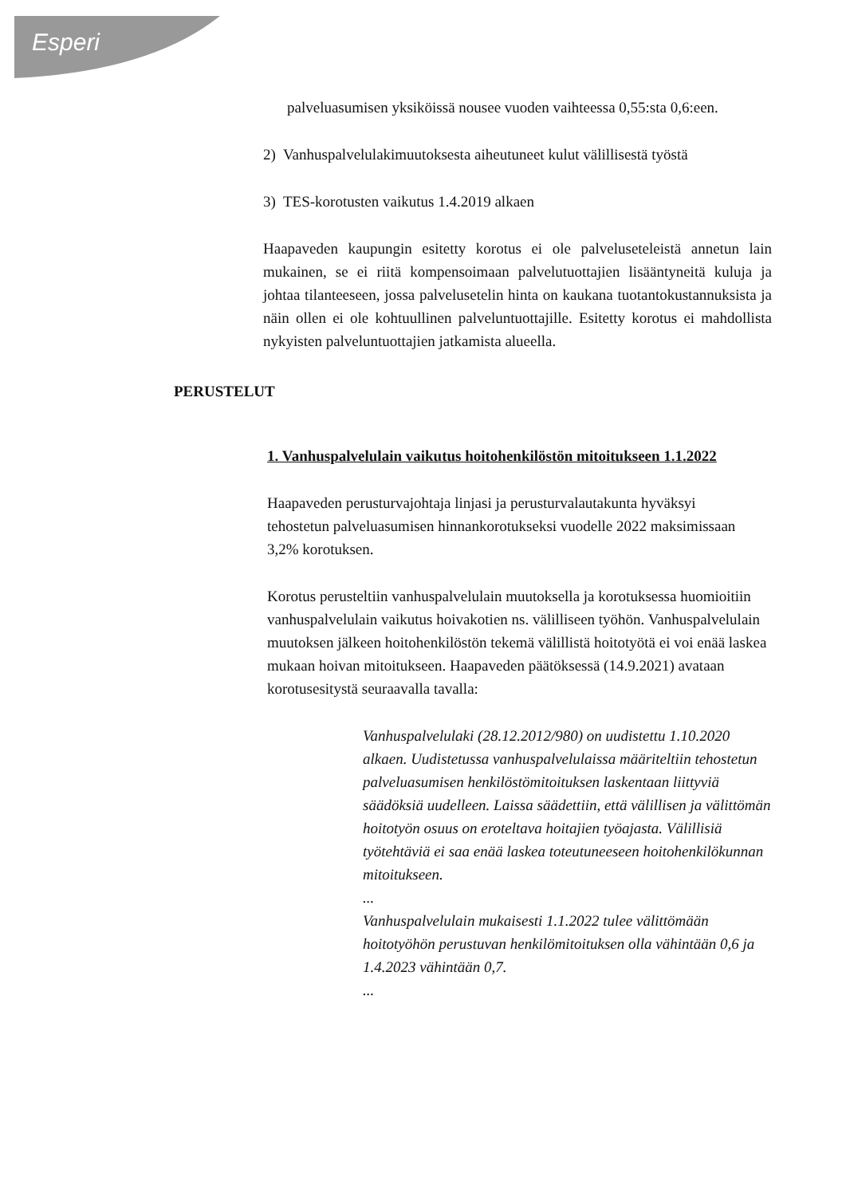Esperi
palveluasumisen yksiköissä nousee vuoden vaihteessa 0,55:sta 0,6:een.
2) Vanhuspalvelulakimuutoksesta aiheutuneet kulut välillisestä työstä
3) TES-korotusten vaikutus 1.4.2019 alkaen
Haapaveden kaupungin esitetty korotus ei ole palveluseteleistä annetun lain mukainen, se ei riitä kompensoimaan palvelutuottajien lisääntyneitä kuluja ja johtaa tilanteeseen, jossa palvelusetelin hinta on kaukana tuotantokustannuksista ja näin ollen ei ole kohtuullinen palveluntuottajille. Esitetty korotus ei mahdollista nykyisten palveluntuottajien jatkamista alueella.
PERUSTELUT
1. Vanhuspalvelulain vaikutus hoitohenkilöstön mitoitukseen 1.1.2022
Haapaveden perusturvajohtaja linjasi ja perusturvalautakunta hyväksyi tehostetun palveluasumisen hinnankorotukseksi vuodelle 2022 maksimissaan 3,2% korotuksen.
Korotus perusteltiin vanhuspalvelulain muutoksella ja korotuksessa huomioitiin vanhuspalvelulain vaikutus hoivakotien ns. välilliseen työhön. Vanhuspalvelulain muutoksen jälkeen hoitohenkilöstön tekemä välillistä hoitotyötä ei voi enää laskea mukaan hoivan mitoitukseen. Haapaveden päätöksessä (14.9.2021) avataan korotusesitystä seuraavalla tavalla:
Vanhuspalvelulaki (28.12.2012/980) on uudistettu 1.10.2020 alkaen. Uudistetussa vanhuspalvelulaissa määriteltiin tehostetun palveluasumisen henkilöstömitoituksen laskentaan liittyviä säädöksiä uudelleen. Laissa säädettiin, että välillisen ja välittömän hoitotyön osuus on eroteltava hoitajien työajasta. Välillisiä työtehtäviä ei saa enää laskea toteutuneeseen hoitohenkilökunnan mitoitukseen.
...
Vanhuspalvelulain mukaisesti 1.1.2022 tulee välittömään hoitotyöhön perustuvan henkilömitoituksen olla vähintään 0,6 ja 1.4.2023 vähintään 0,7.
...